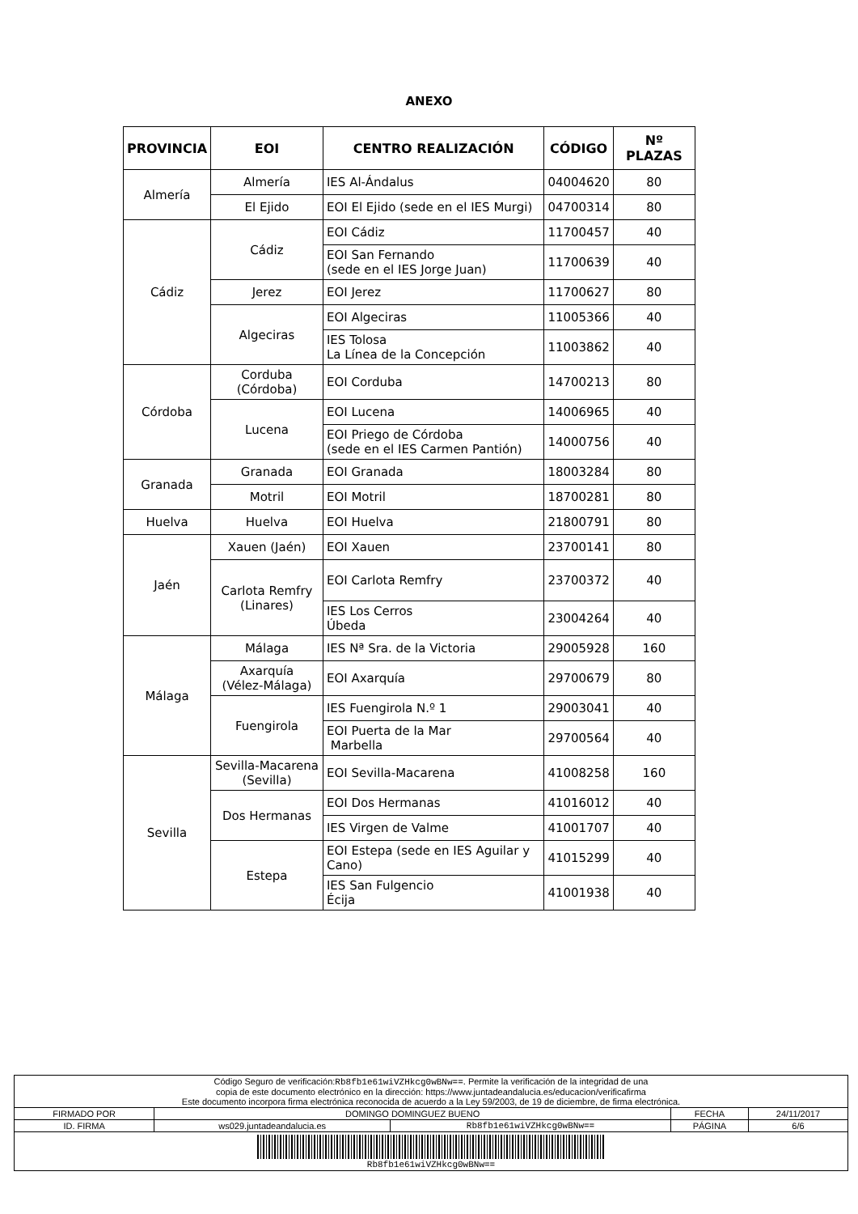ANEXO
| PROVINCIA | EOI | CENTRO REALIZACIÓN | CÓDIGO | Nº PLAZAS |
| --- | --- | --- | --- | --- |
| Almería | Almería | IES Al-Ándalus | 04004620 | 80 |
| | El Ejido | EOI El Ejido (sede en el IES Murgi) | 04700314 | 80 |
| Cádiz | Cádiz | EOI Cádiz | 11700457 | 40 |
| | | EOI San Fernando (sede en el IES Jorge Juan) | 11700639 | 40 |
| | Jerez | EOI Jerez | 11700627 | 80 |
| | Algeciras | EOI Algeciras | 11005366 | 40 |
| | | IES Tolosa La Línea de la Concepción | 11003862 | 40 |
| Córdoba | Corduba (Córdoba) | EOI Corduba | 14700213 | 80 |
| | Lucena | EOI Lucena | 14006965 | 40 |
| | | EOI Priego de Córdoba (sede en el IES Carmen Pantión) | 14000756 | 40 |
| Granada | Granada | EOI Granada | 18003284 | 80 |
| | Motril | EOI Motril | 18700281 | 80 |
| Huelva | Huelva | EOI Huelva | 21800791 | 80 |
| Jaén | Xauen (Jaén) | EOI Xauen | 23700141 | 80 |
| | Carlota Remfry (Linares) | EOI Carlota Remfry | 23700372 | 40 |
| | | IES Los Cerros Úbeda | 23004264 | 40 |
| Málaga | Málaga | IES Nª Sra. de la Victoria | 29005928 | 160 |
| | Axarquía (Vélez-Málaga) | EOI Axarquía | 29700679 | 80 |
| | Fuengirola | IES Fuengirola N.º 1 | 29003041 | 40 |
| | | EOI Puerta de la Mar Marbella | 29700564 | 40 |
| Sevilla | Sevilla-Macarena (Sevilla) | EOI Sevilla-Macarena | 41008258 | 160 |
| | Dos Hermanas | EOI Dos Hermanas | 41016012 | 40 |
| | | IES Virgen de Valme | 41001707 | 40 |
| | Estepa | EOI Estepa (sede en IES Aguilar y Cano) | 41015299 | 40 |
| | | IES San Fulgencio Écija | 41001938 | 40 |
| Código Seguro de verificación: Rb8fb1e61wiVZHkcg0wBNw== . Permite la verificación de la integridad de una copia de este documento electrónico en la dirección: https://www.juntadeandalucia.es/educacion/verificafirma Este documento incorpora firma electrónica reconocida de acuerdo a la Ley 59/2003, de 19 de diciembre, de firma electrónica. | | | | |
| FIRMADO POR | DOMINGO DOMINGUEZ BUENO | | FECHA | 24/11/2017 |
| ID. FIRMA | ws029.juntadeandalucia.es | Rb8fb1e61wiVZHkcg0wBNw== | PÁGINA | 6/6 |
| Rb8fb1e61wiVZHkcg0wBNw== | | | | |